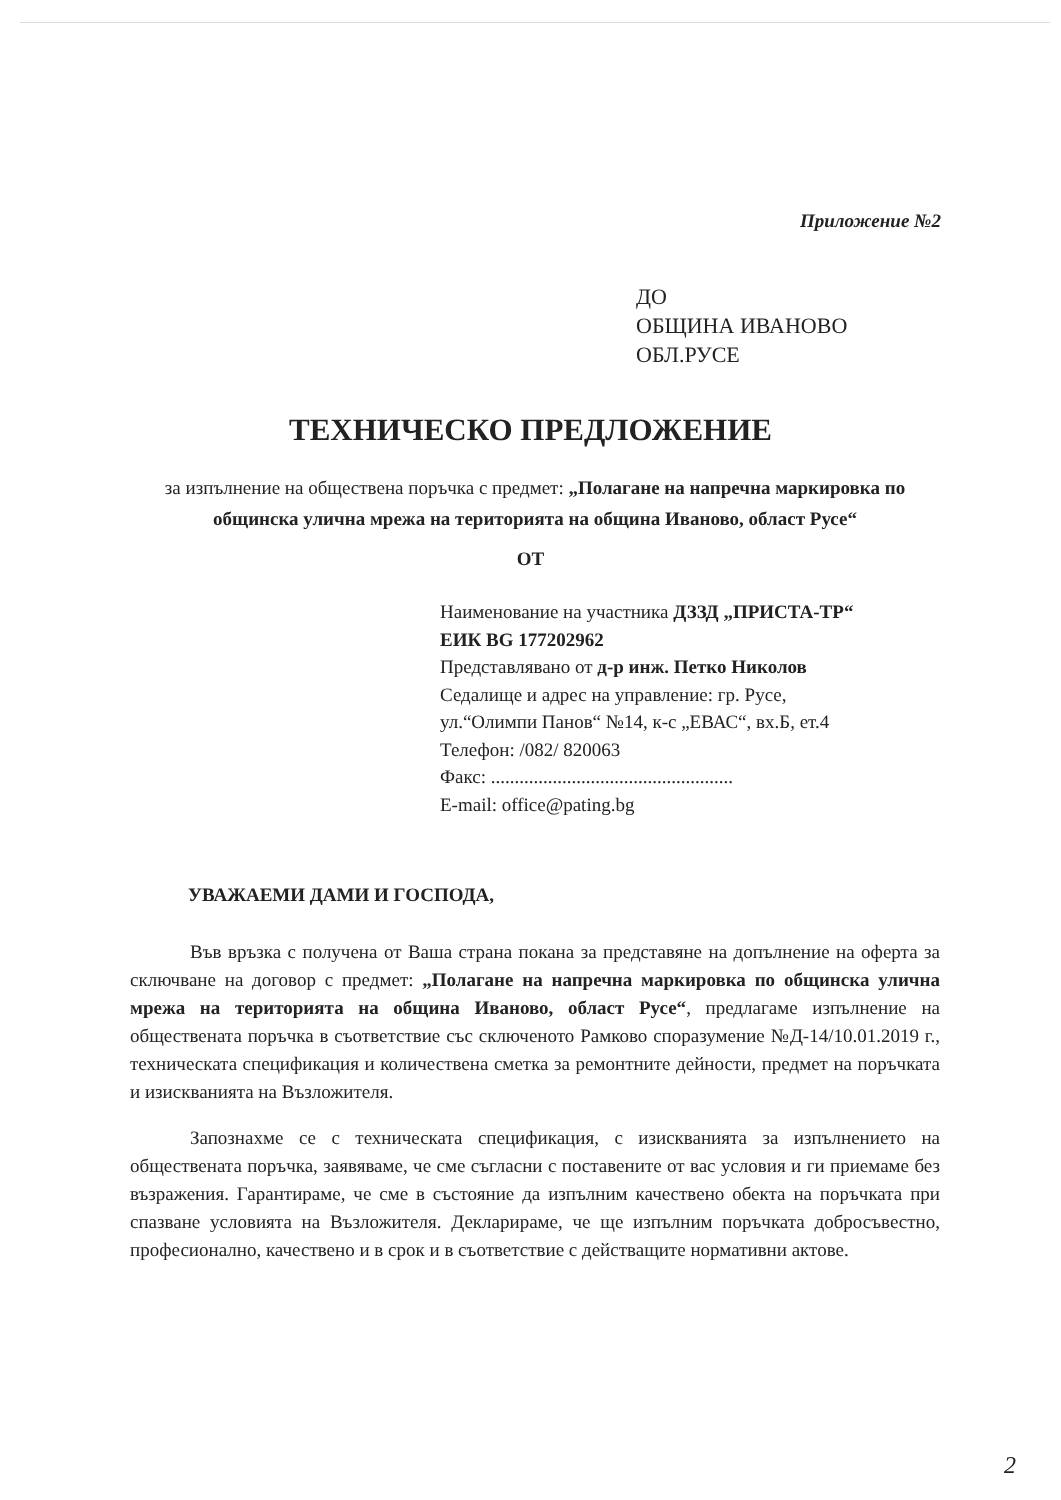Приложение №2
ДО
ОБЩИНА ИВАНОВО
ОБЛ.РУСЕ
ТЕХНИЧЕСКО ПРЕДЛОЖЕНИЕ
за изпълнение на обществена поръчка с предмет: „Полагане на напречна маркировка по общинска улична мрежа на територията на община Иваново, област Русе“
ОТ
Наименование на участника ДЗЗД „ПРИСТА-ТР“
ЕИК BG 177202962
Представлявано от д-р инж. Петко Николов
Седалище и адрес на управление: гр. Русе,
ул.“Олимпи Панов“ №14, к-с „ЕВАС“, вх.Б, ет.4
Телефон: /082/ 820063
Факс: ...................................................
E-mail: office@pating.bg
УВАЖАЕМИ ДАМИ И ГОСПОДА,
Във връзка с получена от Ваша страна покана за представяне на допълнение на оферта за сключване на договор с предмет: „Полагане на напречна маркировка по общинска улична мрежа на територията на община Иваново, област Русе“, предлагаме изпълнение на обществената поръчка в съответствие със сключеното Рамково споразумение №Д-14/10.01.2019 г., техническата спецификация и количествена сметка за ремонтните дейности, предмет на поръчката и изискванията на Възложителя.
Запознахме се с техническата спецификация, с изискванията за изпълнението на обществената поръчка, заявяваме, че сме съгласни с поставените от вас условия и ги приемаме без възражения. Гарантираме, че сме в състояние да изпълним качествено обекта на поръчката при спазване условията на Възложителя. Декларираме, че ще изпълним поръчката добросъвестно, професионално, качествено и в срок и в съответствие с действащите нормативни актове.
2